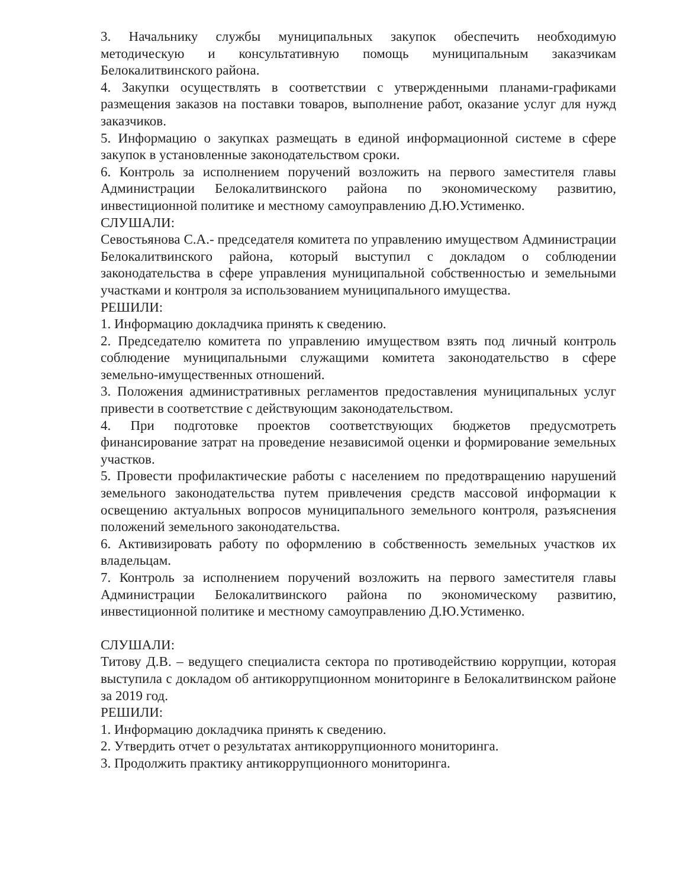3. Начальнику службы муниципальных закупок обеспечить необходимую методическую и консультативную помощь муниципальным заказчикам Белокалитвинского района.
4. Закупки осуществлять в соответствии с утвержденными планами-графиками размещения заказов на поставки товаров, выполнение работ, оказание услуг для нужд заказчиков.
5. Информацию о закупках размещать в единой информационной системе в сфере закупок в установленные законодательством сроки.
6. Контроль за исполнением поручений возложить на первого заместителя главы Администрации Белокалитвинского района по экономическому развитию, инвестиционной политике и местному самоуправлению Д.Ю.Устименко.
СЛУШАЛИ:
Севостьянова С.А.- председателя комитета по управлению имуществом Администрации Белокалитвинского района, который выступил с докладом о соблюдении законодательства в сфере управления муниципальной собственностью и земельными участками и контроля за использованием муниципального имущества.
РЕШИЛИ:
1. Информацию докладчика принять к сведению.
2. Председателю комитета по управлению имуществом взять под личный контроль соблюдение муниципальными служащими комитета законодательство в сфере земельно-имущественных отношений.
3. Положения административных регламентов предоставления муниципальных услуг привести в соответствие с действующим законодательством.
4. При подготовке проектов соответствующих бюджетов предусмотреть финансирование затрат на проведение независимой оценки и формирование земельных участков.
5. Провести профилактические работы с населением по предотвращению нарушений земельного законодательства путем привлечения средств массовой информации к освещению актуальных вопросов муниципального земельного контроля, разъяснения положений земельного законодательства.
6. Активизировать работу по оформлению в собственность земельных участков их владельцам.
7. Контроль за исполнением поручений возложить на первого заместителя главы Администрации Белокалитвинского района по экономическому развитию, инвестиционной политике и местному самоуправлению Д.Ю.Устименко.
СЛУШАЛИ:
Титову Д.В. – ведущего специалиста сектора по противодействию коррупции, которая выступила с докладом об антикоррупционном мониторинге в Белокалитвинском районе за 2019 год.
РЕШИЛИ:
1. Информацию докладчика принять к сведению.
2. Утвердить отчет о результатах антикоррупционного мониторинга.
3. Продолжить практику антикоррупционного мониторинга.